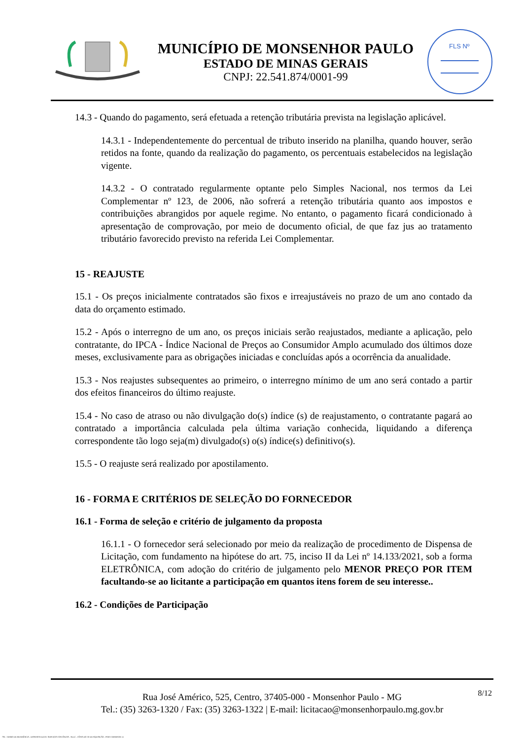MUNICÍPIO DE MONSENHOR PAULO
ESTADO DE MINAS GERAIS
CNPJ: 22.541.874/0001-99
FLS Nº
14.3 - Quando do pagamento, será efetuada a retenção tributária prevista na legislação aplicável.
14.3.1 - Independentemente do percentual de tributo inserido na planilha, quando houver, serão retidos na fonte, quando da realização do pagamento, os percentuais estabelecidos na legislação vigente.
14.3.2 - O contratado regularmente optante pelo Simples Nacional, nos termos da Lei Complementar nº 123, de 2006, não sofrerá a retenção tributária quanto aos impostos e contribuições abrangidos por aquele regime. No entanto, o pagamento ficará condicionado à apresentação de comprovação, por meio de documento oficial, de que faz jus ao tratamento tributário favorecido previsto na referida Lei Complementar.
15 - REAJUSTE
15.1 - Os preços inicialmente contratados são fixos e irreajustáveis no prazo de um ano contado da data do orçamento estimado.
15.2 - Após o interregno de um ano, os preços iniciais serão reajustados, mediante a aplicação, pelo contratante, do IPCA - Índice Nacional de Preços ao Consumidor Amplo acumulado dos últimos doze meses, exclusivamente para as obrigações iniciadas e concluídas após a ocorrência da anualidade.
15.3 - Nos reajustes subsequentes ao primeiro, o interregno mínimo de um ano será contado a partir dos efeitos financeiros do último reajuste.
15.4 - No caso de atraso ou não divulgação do(s) índice (s) de reajustamento, o contratante pagará ao contratado a importância calculada pela última variação conhecida, liquidando a diferença correspondente tão logo seja(m) divulgado(s) o(s) índice(s) definitivo(s).
15.5 - O reajuste será realizado por apostilamento.
16 - FORMA E CRITÉRIOS DE SELEÇÃO DO FORNECEDOR
16.1 - Forma de seleção e critério de julgamento da proposta
16.1.1 - O fornecedor será selecionado por meio da realização de procedimento de Dispensa de Licitação, com fundamento na hipótese do art. 75, inciso II da Lei nº 14.133/2021, sob a forma ELETRÔNICA, com adoção do critério de julgamento pelo MENOR PREÇO POR ITEM facultando-se ao licitante a participação em quantos itens forem de seu interesse..
16.2 - Condições de Participação
8/12
Rua José Américo, 525, Centro, 37405-000 - Monsenhor Paulo - MG
Tel.: (35) 3263-1320 / Fax: (35) 3263-1322 | E-mail: licitacao@monsenhorpaulo.mg.gov.br
784 - TERMO DE REFERÊNCIA - DISPENSA ELETR. SERVIÇOS CONTÍNUOS - NLLC - CÓPIA DO TR DE AQUISIÇÃO - PARA TERMINAR .D